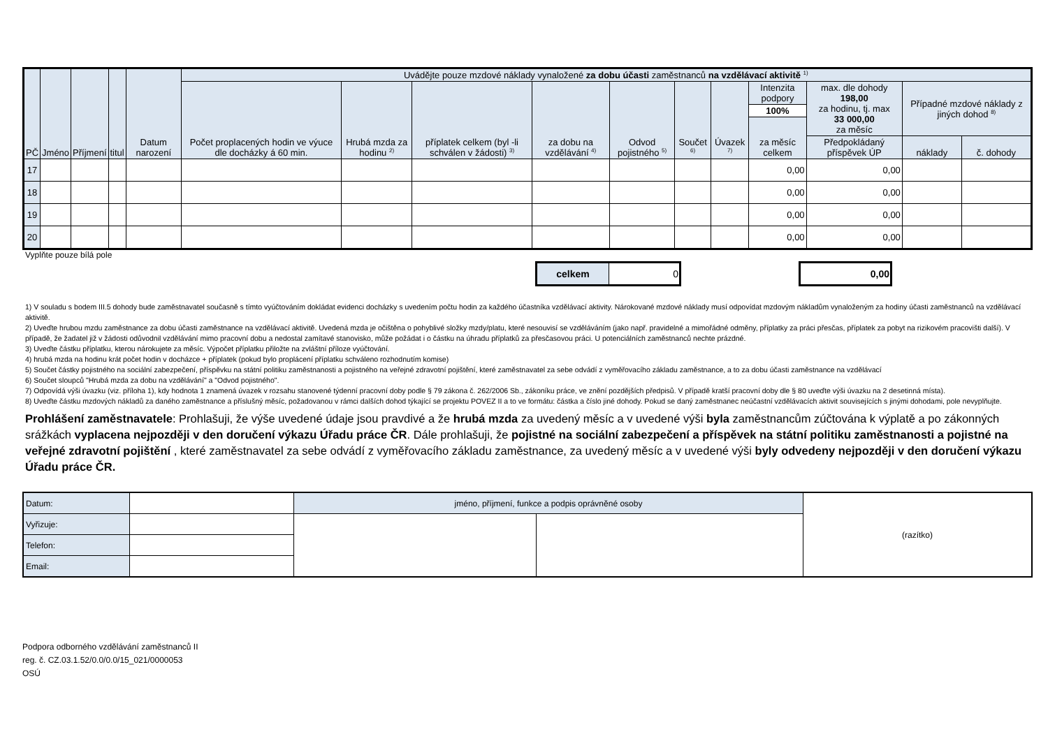| PČ | Jméno | Příjmení | titul | Datum narození | Uvádějte pouze mzdové náklady vynaložené za dobu účasti zaměstnanců na vzdělávací aktivitě <sup>1)</sup> | | | | | | | | | | |
| --- | --- | --- | --- | --- | --- | --- | --- | --- | --- | --- | --- | --- | --- | --- | --- |
| | | | | | Počet proplacených hodin ve výuce dle docházky á 60 min. | Hrubá mzda za hodinu <sup>2)</sup> | příplatek celkem (byl -li schválen v žádosti) <sup>3)</sup> | za dobu na vzdělávání <sup>4)</sup> | Odvod pojistného <sup>5)</sup> | Součet <sup>6)</sup> | Úvazek <sup>7)</sup> | Intenzita podpory | max. dle dohody 198,00 za hodinu, tj. max 33 000,00 za měsíc | Případné mzdové náklady z jiných dohod <sup>8)</sup> | |
| | | | | | | | | | | | | 100% | | | |
| | | | | | | | | | | | | za měsíc celkem | | | |
| | | | | | | | | | | | | | Předpokládaný příspěvek ÚP | náklady | č. dohody |
| 17 | | | | | | | | | | | | 0,00 | 0,00 | | |
| 18 | | | | | | | | | | | | 0,00 | 0,00 | | |
| 19 | | | | | | | | | | | | 0,00 | 0,00 | | |
| 20 | | | | | | | | | | | | 0,00 | 0,00 | | |
Vyplňte pouze bílá pole
| celkem | 0 |
| 0,00 |
1) V souladu s bodem III.5 dohody bude zaměstnavatel současně s tímto vyúčtováním dokládat evidenci docházky s uvedením počtu hodin za každého účastníka vzdělávací aktivity. Nárokované mzdové náklady musí odpovídat mzdovým nákladům vynaloženým za hodiny účasti zaměstnanců na vzdělávací aktivitě.
2) Uveďte hrubou mzdu zaměstnance za dobu účasti zaměstnance na vzdělávací aktivitě. Uvedená mzda je očištěna o pohyblivé složky mzdy/platu, které nesouvisí se vzděláváním (jako např. pravidelné a mimořádné odměny, příplatky za práci přesčas, příplatek za pobyt na rizikovém pracovišti další). V případě, že žadatel již v žádosti odůvodnil vzdělávání mimo pracovní dobu a nedostal zamítavé stanovisko, může požádat i o částku na úhradu příplatků za přesčasovou práci. U potenciálních zaměstnanců nechte prázdné.
3) Uveďte částku příplatku, kterou nárokujete za měsíc. Výpočet příplatku přiložte na zvláštní příloze vyúčtování.
4) hrubá mzda na hodinu krát počet hodin v docházce + příplatek (pokud bylo proplácení příplatku schváleno rozhodnutím komise)
5) Součet částky pojistného na sociální zabezpečení, příspěvku na státní politiku zaměstnanosti a pojistného na veřejné zdravotní pojištění, které zaměstnavatel za sebe odvádí z vyměřovacího základu zaměstnance, a to za dobu účasti zaměstnance na vzdělávací
6) Součet sloupců "Hrubá mzda za dobu na vzdělávání" a "Odvod pojistného".
7) Odpovídá výši úvazku (viz. příloha 1), kdy hodnota 1 znamená úvazek v rozsahu stanovené týdenní pracovní doby podle § 79 zákona č. 262/2006 Sb., zákoníku práce, ve znění pozdějších předpisů. V případě kratší pracovní doby dle § 80 uveďte výši úvazku na 2 desetinná místa).
8) Uveďte částku mzdových nákladů za daného zaměstnance a příslušný měsíc, požadovanou v rámci dalších dohod týkající se projektu POVEZ II a to ve formátu: částka a číslo jiné dohody. Pokud se daný zaměstnanec neúčastní vzdělávacích aktivit souvisejících s jinými dohodami, pole nevyplňujte.
Prohlášení zaměstnavatele: Prohlašuji, že výše uvedené údaje jsou pravdivé a že hrubá mzda za uvedený měsíc a v uvedené výši byla zaměstnancům zúčtována k výplatě a po zákonných srážkách vyplacena nejpozději v den doručení výkazu Úřadu práce ČR. Dále prohlašuji, že pojistné na sociální zabezpečení a příspěvek na státní politiku zaměstnanosti a pojistné na veřejné zdravotní pojištění , které zaměstnavatel za sebe odvádí z vyměřovacího základu zaměstnance, za uvedený měsíc a v uvedené výši byly odvedeny nejpozději v den doručení výkazu Úřadu práce ČR.
| Datum: | | jméno, příjmení, funkce a podpis oprávněné osoby | | (razítko) |
| Vyřizuje: | | | | |
| Telefon: | | | | |
| Email: | | | | |
Podpora odborného vzdělávání zaměstnanců II
reg. č. CZ.03.1.52/0.0/0.0/15_021/0000053
OSÚ